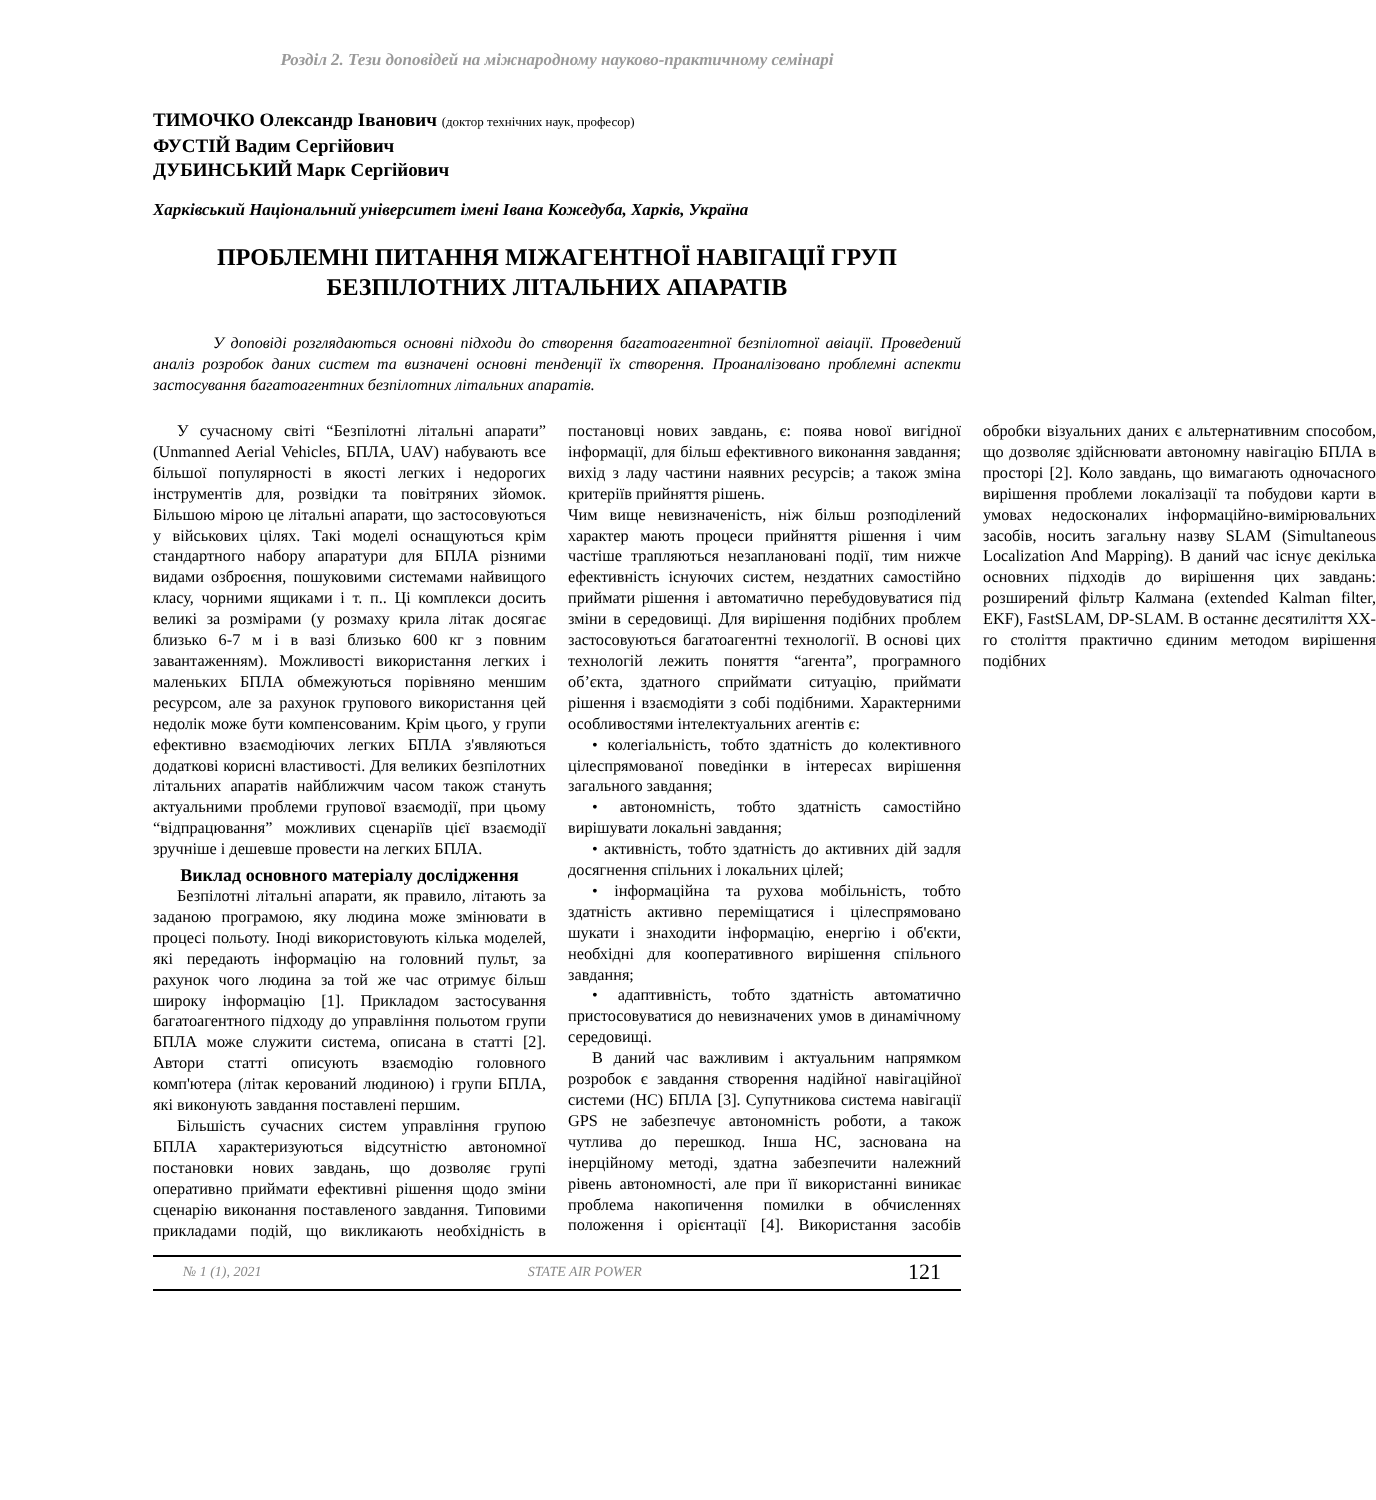Розділ 2. Тези доповідей на міжнародному науково-практичному семінарі
ТИМОЧКО Олександр Іванович (доктор технічних наук, професор)
ФУСТІЙ Вадим Сергійович
ДУБИНСЬКИЙ Марк Сергійович
Харківський Національний університет імені Івана Кожедуба, Харків, Україна
ПРОБЛЕМНІ ПИТАННЯ МІЖАГЕНТНОЇ НАВІГАЦІЇ ГРУП
БЕЗПІЛОТНИХ ЛІТАЛЬНИХ АПАРАТІВ
У доповіді розглядаються основні підходи до створення багатоагентної безпілотної авіації. Проведений аналіз розробок даних систем та визначені основні тенденції їх створення. Проаналізовано проблемні аспекти застосування багатоагентних безпілотних літальних апаратів.
У сучасному світі “Безпілотні літальні апарати” (Unmanned Aerial Vehicles, БПЛА, UAV) набувають все більшої популярності в якості легких і недорогих інструментів для, розвідки та повітряних зйомок. Більшою мірою це літальні апарати, що застосовуються у військових цілях. Такі моделі оснащуються крім стандартного набору апаратури для БПЛА різними видами озброєння, пошуковими системами найвищого класу, чорними ящиками і т. п.. Ці комплекси досить великі за розмірами (у розмаху крила літак досягає близько 6-7 м і в вазі близько 600 кг з повним завантаженням). Можливості використання легких і маленьких БПЛА обмежуються порівняно меншим ресурсом, але за рахунок групового використання цей недолік може бути компенсованим. Крім цього, у групи ефективно взаємодіючих легких БПЛА з'являються додаткові корисні властивості. Для великих безпілотних літальних апаратів найближчим часом також стануть актуальними проблеми групової взаємодії, при цьому “відпрацювання” можливих сценаріїв цієї взаємодії зручніше і дешевше провести на легких БПЛА.
Виклад основного матеріалу дослідження
Безпілотні літальні апарати, як правило, літають за заданою програмою, яку людина може змінювати в процесі польоту. Іноді використовують кілька моделей, які передають інформацію на головний пульт, за рахунок чого людина за той же час отримує більш широку інформацію [1]. Прикладом застосування багатоагентного підходу до управління польотом групи БПЛА може служити система, описана в статті [2]. Автори статті описують взаємодію головного комп'ютера (літак керований людиною) і групи БПЛА, які виконують завдання поставлені першим.
Більшість сучасних систем управління групою БПЛА характеризуються відсутністю автономної постановки нових завдань, що дозволяє групі оперативно приймати ефективні рішення щодо зміни сценарію виконання поставленого завдання. Типовими прикладами подій, що викликають необхідність в постановці нових завдань, є: поява нової вигідної інформації, для більш ефективного виконання завдання; вихід з ладу частини наявних ресурсів; а також зміна критеріїв прийняття рішень.
Чим вище невизначеність, ніж більш розподілений характер мають процеси прийняття рішення і чим частіше трапляються незаплановані події, тим нижче ефективність існуючих систем, нездатних самостійно приймати рішення і автоматично перебудовуватися під зміни в середовищі. Для вирішення подібних проблем застосовуються багатоагентні технології. В основі цих технологій лежить поняття “агента”, програмного об’єкта, здатного сприймати ситуацію, приймати рішення і взаємодіяти з собі подібними. Характерними особливостями інтелектуальних агентів є:
• колегіальність, тобто здатність до колективного цілеспрямованої поведінки в інтересах вирішення загального завдання;
• автономність, тобто здатність самостійно вирішувати локальні завдання;
• активність, тобто здатність до активних дій задля досягнення спільних і локальних цілей;
• інформаційна та рухова мобільність, тобто здатність активно переміщатися і цілеспрямовано шукати і знаходити інформацію, енергію і об'єкти, необхідні для кооперативного вирішення спільного завдання;
• адаптивність, тобто здатність автоматично пристосовуватися до невизначених умов в динамічному середовищі.
В даний час важливим і актуальним напрямком розробок є завдання створення надійної навігаційної системи (НС) БПЛА [3]. Супутникова система навігації GPS не забезпечує автономність роботи, а також чутлива до перешкод. Інша НС, заснована на інерційному методі, здатна забезпечити належний рівень автономності, але при її використанні виникає проблема накопичення помилки в обчисленнях положення і орієнтації [4]. Використання засобів обробки візуальних даних є альтернативним способом, що дозволяє здійснювати автономну навігацію БПЛА в просторі [2]. Коло завдань, що вимагають одночасного вирішення проблеми локалізації та побудови карти в умовах недосконалих інформаційно-вимірювальних засобів, носить загальну назву SLAM (Simultaneous Localization And Mapping). В даний час існує декілька основних підходів до вирішення цих завдань: розширений фільтр Калмана (extended Kalman filter, EKF), FastSLAM, DP-SLAM. В останнє десятиліття XX-го століття практично єдиним методом вирішення подібних
№ 1 (1), 2021 STATE AIR POWER 121